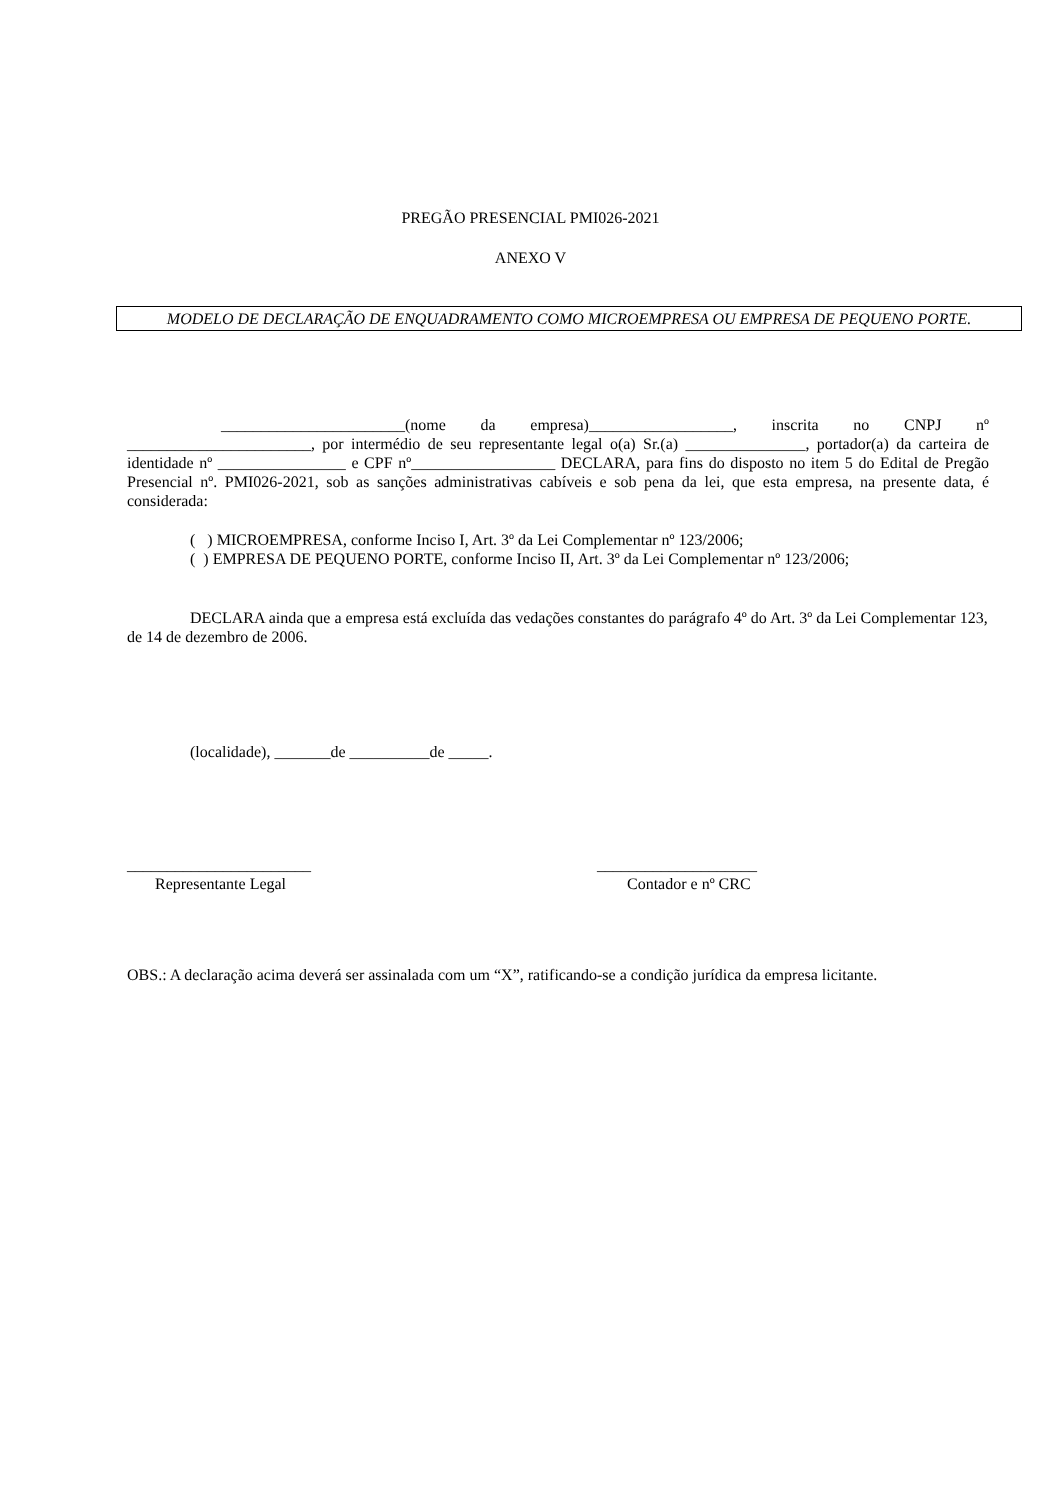PREGÃO PRESENCIAL PMI026-2021
ANEXO V
MODELO DE DECLARAÇÃO DE ENQUADRAMENTO COMO MICROEMPRESA OU EMPRESA DE PEQUENO PORTE.
_______________________(nome da empresa)__________________, inscrita no CNPJ nº _______________________, por intermédio de seu representante legal o(a) Sr.(a) _______________, portador(a) da carteira de identidade nº ________________ e CPF nº__________________ DECLARA, para fins do disposto no item 5 do Edital de Pregão Presencial nº. PMI026-2021, sob as sanções administrativas cabíveis e sob pena da lei, que esta empresa, na presente data, é considerada:
( ) MICROEMPRESA, conforme Inciso I, Art. 3º da Lei Complementar nº 123/2006;
( ) EMPRESA DE PEQUENO PORTE, conforme Inciso II, Art. 3º da Lei Complementar nº 123/2006;
DECLARA ainda que a empresa está excluída das vedações constantes do parágrafo 4º do Art. 3º da Lei Complementar 123, de 14 de dezembro de 2006.
(localidade), _______de __________de _____.
_______________________
Representante Legal
____________________
Contador e nº CRC
OBS.: A declaração acima deverá ser assinalada com um “X”, ratificando-se a condição jurídica da empresa licitante.